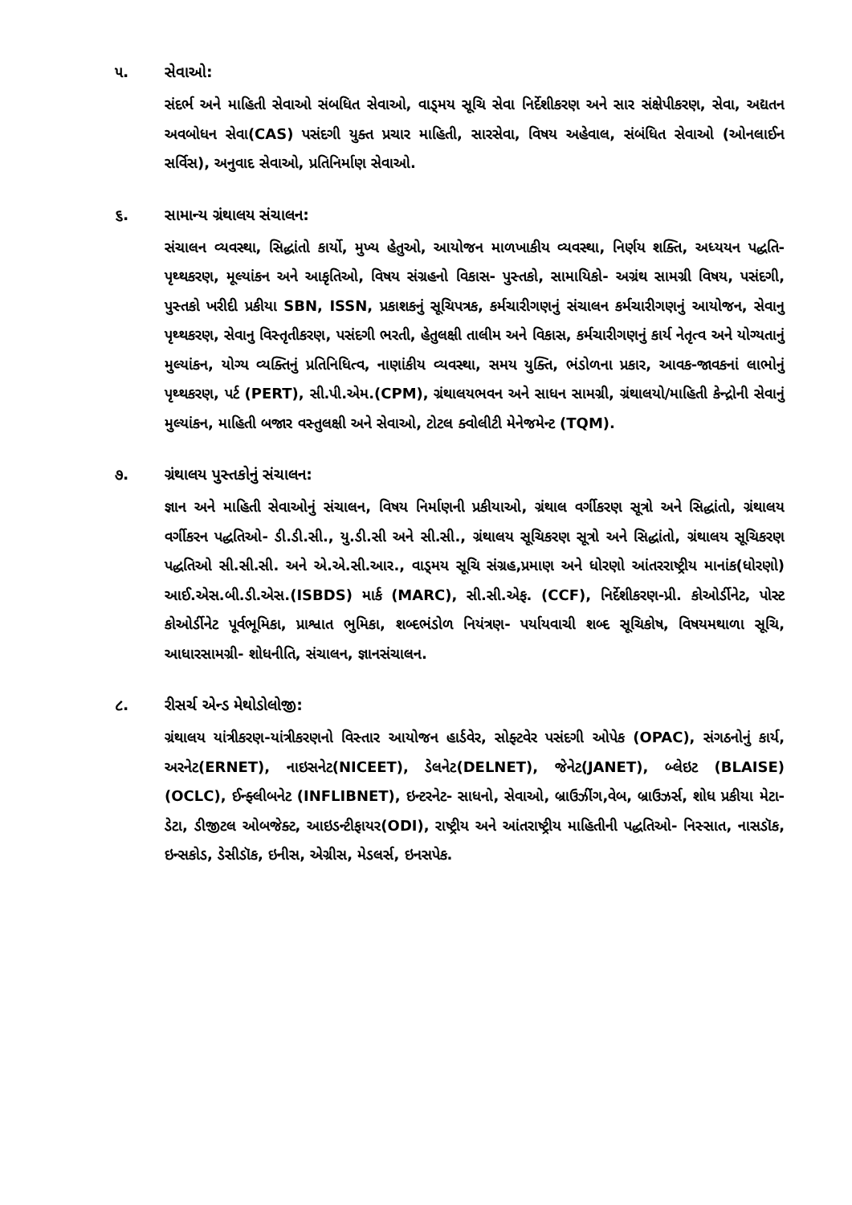૫. સેવાઓ:
સંદર્ભ અને માહિતી સેવાઓ સંબધિત સેવાઓ, વાડ્મય સૂચિ સેવા નિર્દેશીકરણ અને સાર સંક્ષેપીકરણ, સેવા, અદ્યતન અવબોધન સેવા(CAS) પસંદગી યુક્ત પ્રચાર માહિતી, સારસેવા, વિષય અહેવાલ, સંબંધિત સેવાઓ (ઓનલાઈન સર્વિસ), અનુવાદ સેવાઓ, પ્રતિનિર્માણ સેવાઓ.
૬. સામાન્ય ગ્રંથાલય સંચાલન:
સંચાલન વ્યવસ્થા, સિદ્ધાંતો કાર્યો, મુખ્ય હેતુઓ, આયોજન માળખાકીય વ્યવસ્થા, નિર્ણય શક્તિ, અધ્યયન પદ્ધતિ- પૃથ્થકરણ, મૂલ્યાંકન અને આકૃતિઓ, વિષય સંગ્રહનો વિકાસ- પુસ્તકો, સામાયિકો- અગ્રંથ સામગ્રી વિષય, પસંદગી, પુસ્તકો ખરીદી પ્રકીયા SBN, ISSN, પ્રકાશકનું સૂચિપત્રક, કર્મચારીગણનું સંચાલન કર્મચારીગણનું આયોજન, સેવાનુ પૃથ્થકરણ, સેવાનુ વિસ્તૃતીકરણ, પસંદગી ભરતી, હેતુલક્ષી તાલીમ અને વિકાસ, કર્મચારીગણનું કાર્ય નેતૃત્વ અને યોગ્યતાનું મુલ્યાંકન, યોગ્ય વ્યક્તિનું પ્રતિનિધિત્વ, નાણાંકીય વ્યવસ્થા, સમય યુક્તિ, ભંડોળના પ્રકાર, આવક-જાવકનાં લાભોનું પૃથ્થકરણ, પર્ટ (PERT), સી.પી.એમ.(CPM), ગ્રંથાલયભવન અને સાધન સામગ્રી, ગ્રંથાલયો/માહિતી કેન્દ્રોની સેવાનું મુલ્યાંકન, માહિતી બજાર વસ્તુલક્ષી અને સેવાઓ, ટોટલ ક્વોલીટી મેનેજમેન્ટ (TQM).
૭. ગ્રંથાલય પુસ્તકોનું સંચાલન:
જ્ઞાન અને માહિતી સેવાઓનું સંચાલન, વિષય નિર્માણની પ્રકીયાઓ, ગ્રંથાલ વર્ગીકરણ સૂત્રો અને સિદ્ધાંતો, ગ્રંથાલય વર્ગીકરન પદ્ધતિઓ- ડી.ડી.સી., યુ.ડી.સી અને સી.સી., ગ્રંથાલય સૂચિકરણ સૂત્રો અને સિદ્ધાંતો, ગ્રંથાલય સૂચિકરણ પદ્ધતિઓ સી.સી.સી. અને એ.એ.સી.આર., વાડ્મય સૂચિ સંગ્રહ,પ્રમાણ અને ધોરણો આંતરરાષ્ટ્રીય માનાંક(ધોરણો) આઈ.એસ.બી.ડી.એસ.(ISBDS) માર્ક (MARC), સી.સી.એફ. (CCF), નિર્દેશીકરણ-પ્રી. કોઓર્ડીનેટ, પોસ્ટ કોઓર્ડીનેટ પૂર્વભૂમિકા, પ્રાશ્વાત ભુમિકા, શબ્દભંડોળ નિયંત્રણ- પર્યાયવાચી શબ્દ સૂચિકોષ, વિષયમથાળા સૂચિ, આધારસામગ્રી- શોધનીતિ, સંચાલન, જ્ઞાનસંચાલન.
૮. રીસર્ચ એન્ડ મેથોડોલોજી:
ગ્રંથાલય યાંત્રીકરણ-યાંત્રીકરણનો વિસ્તાર આયોજન હાર્ડવેર, સોફ્ટવેર પસંદગી ઓપેક (OPAC), સંગઠનોનું કાર્ય, અરનેટ(ERNET), નાઇસનેટ(NICEET), ડેલનેટ(DELNET), જેનેટ(JANET), બ્લેઇટ (BLAISE) (OCLC), ઈન્ફ્લીબનેટ (INFLIBNET), ઇન્ટરનેટ- સાધનો, સેવાઓ, બ્રાઉઝીંગ,વેબ, બ્રાઉઝર્સ, શોધ પ્રકીયા મેટા-ડેટા, ડીજીટલ ઓબજેક્ટ, આઇડન્ટીફાયર(ODI), રાષ્ટ્રીય અને આંતરાષ્ટ્રીય માહિતીની પદ્ધતિઓ- નિસ્સાત, નાસડૉક, ઇન્સકોડ, ડેસીડૉક, ઇનીસ, એગ્રીસ, મેડલર્સ, ઇનસપેક.